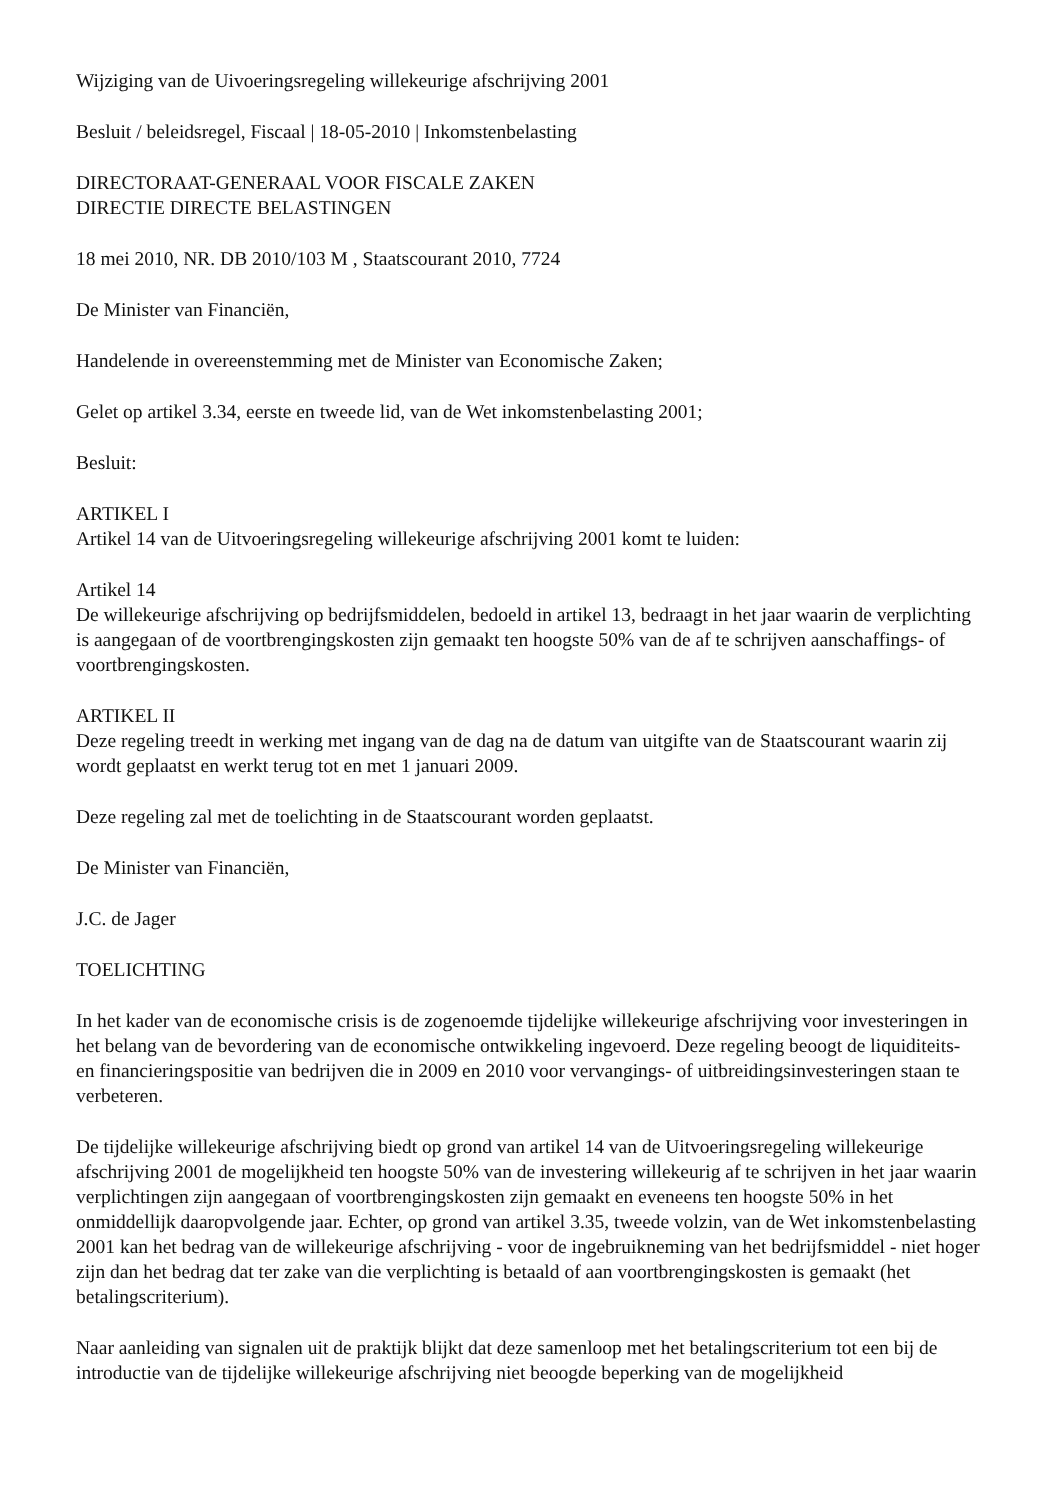Wijziging van de Uivoeringsregeling willekeurige afschrijving 2001
Besluit / beleidsregel, Fiscaal | 18-05-2010 | Inkomstenbelasting
DIRECTORAAT-GENERAAL VOOR FISCALE ZAKEN
DIRECTIE DIRECTE BELASTINGEN
18 mei 2010, NR. DB 2010/103 M , Staatscourant 2010, 7724
De Minister van Financiën,
Handelende in overeenstemming met de Minister van Economische Zaken;
Gelet op artikel 3.34, eerste en tweede lid, van de Wet inkomstenbelasting 2001;
Besluit:
ARTIKEL I
Artikel 14 van de Uitvoeringsregeling willekeurige afschrijving 2001 komt te luiden:
Artikel 14
De willekeurige afschrijving op bedrijfsmiddelen, bedoeld in artikel 13, bedraagt in het jaar waarin de verplichting is aangegaan of de voortbrengingskosten zijn gemaakt ten hoogste 50% van de af te schrijven aanschaffings- of voortbrengingskosten.
ARTIKEL II
Deze regeling treedt in werking met ingang van de dag na de datum van uitgifte van de Staatscourant waarin zij wordt geplaatst en werkt terug tot en met 1 januari 2009.
Deze regeling zal met de toelichting in de Staatscourant worden geplaatst.
De Minister van Financiën,
J.C. de Jager
TOELICHTING
In het kader van de economische crisis is de zogenoemde tijdelijke willekeurige afschrijving voor investeringen in het belang van de bevordering van de economische ontwikkeling ingevoerd. Deze regeling beoogt de liquiditeits- en financieringspositie van bedrijven die in 2009 en 2010 voor vervangings- of uitbreidingsinvesteringen staan te verbeteren.
De tijdelijke willekeurige afschrijving biedt op grond van artikel 14 van de Uitvoeringsregeling willekeurige afschrijving 2001 de mogelijkheid ten hoogste 50% van de investering willekeurig af te schrijven in het jaar waarin verplichtingen zijn aangegaan of voortbrengingskosten zijn gemaakt en eveneens ten hoogste 50% in het onmiddellijk daaropvolgende jaar. Echter, op grond van artikel 3.35, tweede volzin, van de Wet inkomstenbelasting 2001 kan het bedrag van de willekeurige afschrijving - voor de ingebruikneming van het bedrijfsmiddel - niet hoger zijn dan het bedrag dat ter zake van die verplichting is betaald of aan voortbrengingskosten is gemaakt (het betalingscriterium).
Naar aanleiding van signalen uit de praktijk blijkt dat deze samenloop met het betalingscriterium tot een bij de introductie van de tijdelijke willekeurige afschrijving niet beoogde beperking van de mogelijkheid